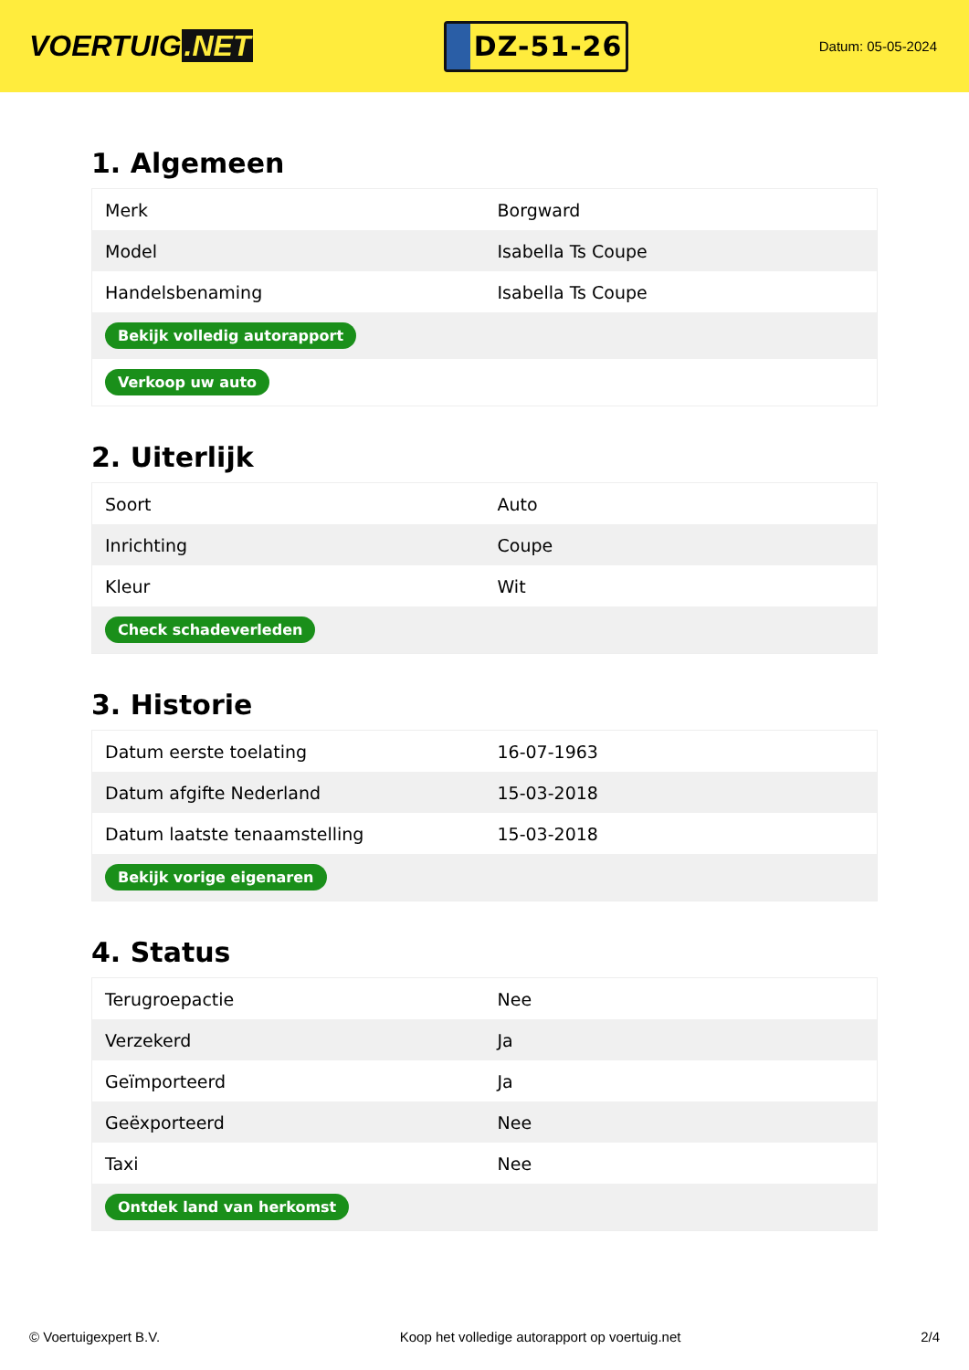VOERTUIG.NET
DZ-51-26
Datum: 05-05-2024
1. Algemeen
| Merk | Borgward |
| Model | Isabella Ts Coupe |
| Handelsbenaming | Isabella Ts Coupe |
| Bekijk volledig autorapport | |
| Verkoop uw auto | |
2. Uiterlijk
| Soort | Auto |
| Inrichting | Coupe |
| Kleur | Wit |
| Check schadeverleden | |
3. Historie
| Datum eerste toelating | 16-07-1963 |
| Datum afgifte Nederland | 15-03-2018 |
| Datum laatste tenaamstelling | 15-03-2018 |
| Bekijk vorige eigenaren | |
4. Status
| Terugroepactie | Nee |
| Verzekerd | Ja |
| Geïmporteerd | Ja |
| Geëxporteerd | Nee |
| Taxi | Nee |
| Ontdek land van herkomst | |
© Voertuigexpert B.V. Koop het volledige autorapport op voertuig.net 2/4